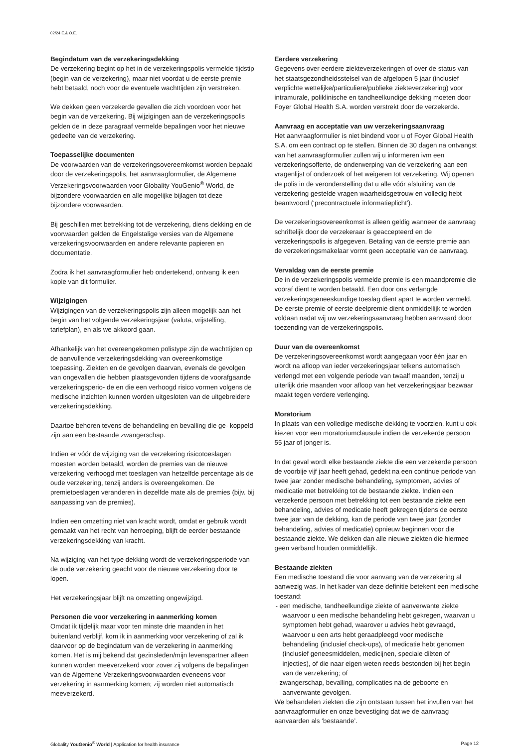02/24 E.& O.E.
Begindatum van de verzekeringsdekking
De verzekering begint op het in de verzekeringspolis vermelde tijdstip (begin van de verzekering), maar niet voordat u de eerste premie hebt betaald, noch voor de eventuele wachttijden zijn verstreken.
We dekken geen verzekerde gevallen die zich voordoen voor het begin van de verzekering. Bij wijzigingen aan de verzekeringspolis gelden de in deze paragraaf vermelde bepalingen voor het nieuwe gedeelte van de verzekering.
Toepasselijke documenten
De voorwaarden van de verzekeringsovereemkomst worden bepaald door de verzekeringspolis, het aanvraagformulier, de Algemene Verzekeringsvoorwaarden voor Globality YouGenio<sup>®</sup> World, de bijzondere voorwaarden en alle mogelijke bijlagen tot deze bijzondere voorwaarden.
Bij geschillen met betrekking tot de verzekering, diens dekking en de voorwaarden gelden de Engelstalige versies van de Algemene verzekeringsvoorwaarden en andere relevante papieren en documentatie.
Zodra ik het aanvraagformulier heb ondertekend, ontvang ik een kopie van dit formulier.
Wijzigingen
Wijzigingen van de verzekeringspolis zijn alleen mogelijk aan het begin van het volgende verzekeringsjaar (valuta, vrijstelling, tariefplan), en als we akkoord gaan.
Afhankelijk van het overeengekomen polistype zijn de wachttijden op de aanvullende verzekeringsdekking van overeenkomstige toepassing. Ziekten en de gevolgen daarvan, evenals de gevolgen van ongevallen die hebben plaatsgevonden tijdens de voorafgaande verzekeringsperio- de en die een verhoogd risico vormen volgens de medische inzichten kunnen worden uitgesloten van de uitgebreidere verzekeringsdekking.
Daartoe behoren tevens de behandeling en bevalling die ge- koppeld zijn aan een bestaande zwangerschap.
Indien er vóór de wijziging van de verzekering risicotoeslagen moesten worden betaald, worden de premies van de nieuwe verzekering verhoogd met toeslagen van hetzelfde percentage als de oude verzekering, tenzij anders is overeengekomen. De premietoeslagen veranderen in dezelfde mate als de premies (bijv. bij aanpassing van de premies).
Indien een omzetting niet van kracht wordt, omdat er gebruik wordt gemaakt van het recht van herroeping, blijft de eerder bestaande verzekeringsdekking van kracht.
Na wijziging van het type dekking wordt de verzekeringsperiode van de oude verzekering geacht voor de nieuwe verzekering door te lopen.
Het verzekeringsjaar blijft na omzetting ongewijzigd.
Personen die voor verzekering in aanmerking komen
Omdat ik tijdelijk maar voor ten minste drie maanden in het buitenland verblijf, kom ik in aanmerking voor verzekering of zal ik daarvoor op de begindatum van de verzekering in aanmerking komen. Het is mij bekend dat gezinsleden/mijn levenspartner alleen kunnen worden meeverzekerd voor zover zij volgens de bepalingen van de Algemene Verzekeringsvoorwaarden eveneens voor verzekering in aanmerking komen; zij worden niet automatisch meeverzekerd.
Eerdere verzekering
Gegevens over eerdere ziekteverzekeringen of over de status van het staatsgezondheidsstelsel van de afgelopen 5 jaar (inclusief verplichte wettelijke/particuliere/publieke ziekteverzekering) voor intramurale, poliklinische en tandheelkundige dekking moeten door Foyer Global Health S.A. worden verstrekt door de verzekerde.
Aanvraag en acceptatie van uw verzekeringsaanvraag
Het aanvraagformulier is niet bindend voor u of Foyer Global Health S.A. om een contract op te stellen. Binnen de 30 dagen na ontvangst van het aanvraagformulier zullen wij u informeren ivm een verzekeringsofferte, de onderwerping van de verzekering aan een vragenlijst of onderzoek of het weigeren tot verzekering. Wij openen de polis in de veronderstelling dat u alle vóór afsluiting van de verzekering gestelde vragen waarheidsgetrouw en volledig hebt beantwoord (‘precontractuele informatieplicht’).
De verzekeringsovereenkomst is alleen geldig wanneer de aanvraag schriftelijk door de verzekeraar is geaccepteerd en de verzekeringspolis is afgegeven. Betaling van de eerste premie aan de verzekeringsmakelaar vormt geen acceptatie van de aanvraag.
Vervaldag van de eerste premie
De in de verzekeringspolis vermelde premie is een maandpremie die vooraf dient te worden betaald. Een door ons verlangde verzekeringsgeneeskundige toeslag dient apart te worden vermeld. De eerste premie of eerste deelpremie dient onmiddellijk te worden voldaan nadat wij uw verzekeringsaanvraag hebben aanvaard door toezending van de verzekeringspolis.
Duur van de overeenkomst
De verzekeringsovereenkomst wordt aangegaan voor één jaar en wordt na afloop van ieder verzekeringsjaar telkens automatisch verlengd met een volgende periode van twaalf maanden, tenzij u uiterlijk drie maanden voor afloop van het verzekeringsjaar bezwaar maakt tegen verdere verlenging.
Moratorium
In plaats van een volledige medische dekking te voorzien, kunt u ook kiezen voor een moratoriumclausule indien de verzekerde persoon 55 jaar of jonger is.
In dat geval wordt elke bestaande ziekte die een verzekerde persoon de voorbije vijf jaar heeft gehad, gedekt na een continue periode van twee jaar zonder medische behandeling, symptomen, advies of medicatie met betrekking tot de bestaande ziekte. Indien een verzekerde persoon met betrekking tot een bestaande ziekte een behandeling, advies of medicatie heeft gekregen tijdens de eerste twee jaar van de dekking, kan de periode van twee jaar (zonder behandeling, advies of medicatie) opnieuw beginnen voor die bestaande ziekte. We dekken dan alle nieuwe ziekten die hiermee geen verband houden onmiddellijk.
Bestaande ziekten
Een medische toestand die voor aanvang van de verzekering al aanwezig was. In het kader van deze definitie betekent een medische toestand:
- een medische, tandheelkundige ziekte of aanverwante ziekte waarvoor u een medische behandeling hebt gekregen, waarvan u symptomen hebt gehad, waarover u advies hebt gevraagd, waarvoor u een arts hebt geraadpleegd voor medische behandeling (inclusief check-ups), of medicatie hebt genomen (inclusief geneesmiddelen, medicijnen, speciale diëten of injecties), of die naar eigen weten reeds bestonden bij het begin van de verzekering; of
- zwangerschap, bevalling, complicaties na de geboorte en aanverwante gevolgen.
We behandelen ziekten die zijn ontstaan tussen het invullen van het aanvraagformulier en onze bevestiging dat we de aanvraag aanvaarden als ‘bestaande’.
Globality YouGenio<sup>®</sup> World | Application for health insurance Page 12